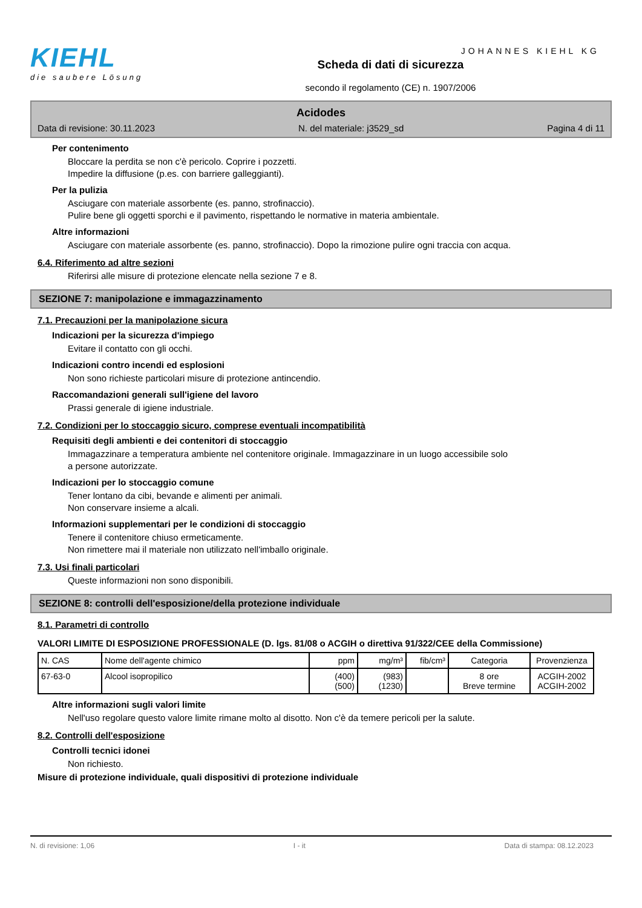KIEHL
die saubere Lösung
Scheda di dati di sicurezza
secondo il regolamento (CE) n. 1907/2006
JOHANNES KIEHL KG
Acidodes
Data di revisione: 30.11.2023 N. del materiale: j3529_sd Pagina 4 di 11
Per contenimento
Bloccare la perdita se non c'è pericolo. Coprire i pozzetti.
Impedire la diffusione (p.es. con barriere galleggianti).
Per la pulizia
Asciugare con materiale assorbente (es. panno, strofinaccio).
Pulire bene gli oggetti sporchi e il pavimento, rispettando le normative in materia ambientale.
Altre informazioni
Asciugare con materiale assorbente (es. panno, strofinaccio). Dopo la rimozione pulire ogni traccia con acqua.
6.4. Riferimento ad altre sezioni
Riferirsi alle misure di protezione elencate nella sezione 7 e 8.
SEZIONE 7: manipolazione e immagazzinamento
7.1. Precauzioni per la manipolazione sicura
Indicazioni per la sicurezza d'impiego
Evitare il contatto con gli occhi.
Indicazioni contro incendi ed esplosioni
Non sono richieste particolari misure di protezione antincendio.
Raccomandazioni generali sull'igiene del lavoro
Prassi generale di igiene industriale.
7.2. Condizioni per lo stoccaggio sicuro, comprese eventuali incompatibilità
Requisiti degli ambienti e dei contenitori di stoccaggio
Immagazzinare a temperatura ambiente nel contenitore originale. Immagazzinare in un luogo accessibile solo
a persone autorizzate.
Indicazioni per lo stoccaggio comune
Tener lontano da cibi, bevande e alimenti per animali.
Non conservare insieme a alcali.
Informazioni supplementari per le condizioni di stoccaggio
Tenere il contenitore chiuso ermeticamente.
Non rimettere mai il materiale non utilizzato nell'imballo originale.
7.3. Usi finali particolari
Queste informazioni non sono disponibili.
SEZIONE 8: controlli dell'esposizione/della protezione individuale
8.1. Parametri di controllo
VALORI LIMITE DI ESPOSIZIONE PROFESSIONALE (D. lgs. 81/08 o ACGIH o direttiva 91/322/CEE della Commissione)
| N. CAS | Nome dell'agente chimico | ppm | mg/m³ | fib/cm³ | Categoria | Provenzienza |
| --- | --- | --- | --- | --- | --- | --- |
| 67-63-0 | Alcool isopropilico | (400) (500) | (983) (1230) | | 8 ore Breve termine | ACGIH-2002 ACGIH-2002 |
Altre informazioni sugli valori limite
Nell'uso regolare questo valore limite rimane molto al disotto. Non c'è da temere pericoli per la salute.
8.2. Controlli dell'esposizione
Controlli tecnici idonei
Non richiesto.
Misure di protezione individuale, quali dispositivi di protezione individuale
N. di revisione: 1,06 I - it Data di stampa: 08.12.2023